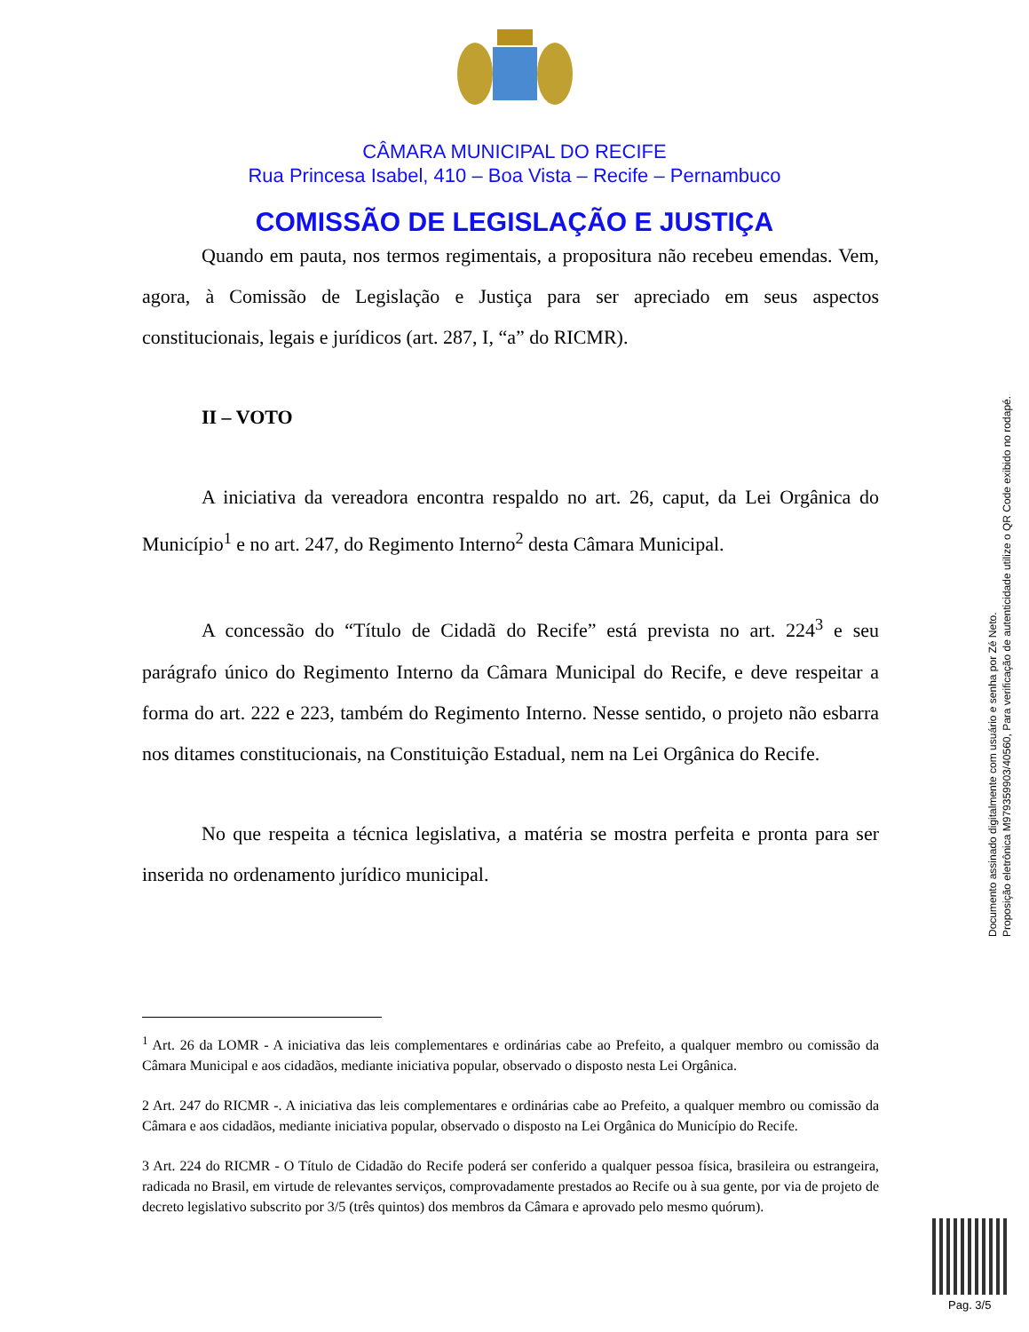CÂMARA MUNICIPAL DO RECIFE
Rua Princesa Isabel, 410 – Boa Vista – Recife – Pernambuco
COMISSÃO DE LEGISLAÇÃO E JUSTIÇA
Quando em pauta, nos termos regimentais, a propositura não recebeu emendas. Vem, agora, à Comissão de Legislação e Justiça para ser apreciado em seus aspectos constitucionais, legais e jurídicos (art. 287, I, “a” do RICMR).
II – VOTO
A iniciativa da vereadora encontra respaldo no art. 26, caput, da Lei Orgânica do Município<sup>1</sup> e no art. 247, do Regimento Interno<sup>2</sup> desta Câmara Municipal.
A concessão do “Título de Cidadã do Recife” está prevista no art. 224<sup>3</sup> e seu parágrafo único do Regimento Interno da Câmara Municipal do Recife, e deve respeitar a forma do art. 222 e 223, também do Regimento Interno. Nesse sentido, o projeto não esbarra nos ditames constitucionais, na Constituição Estadual, nem na Lei Orgânica do Recife.
No que respeita a técnica legislativa, a matéria se mostra perfeita e pronta para ser inserida no ordenamento jurídico municipal.
<sup>1</sup> Art. 26 da LOMR - A iniciativa das leis complementares e ordinárias cabe ao Prefeito, a qualquer membro ou comissão da Câmara Municipal e aos cidadãos, mediante iniciativa popular, observado o disposto nesta Lei Orgânica.
2 Art. 247 do RICMR -. A iniciativa das leis complementares e ordinárias cabe ao Prefeito, a qualquer membro ou comissão da Câmara e aos cidadãos, mediante iniciativa popular, observado o disposto na Lei Orgânica do Município do Recife.
3 Art. 224 do RICMR - O Título de Cidadão do Recife poderá ser conferido a qualquer pessoa física, brasileira ou estrangeira, radicada no Brasil, em virtude de relevantes serviços, comprovadamente prestados ao Recife ou à sua gente, por via de projeto de decreto legislativo subscrito por 3/5 (três quintos) dos membros da Câmara e aprovado pelo mesmo quórum).
Documento assinado digitalmente com usuário e senha por Zé Neto.
Proposição eletrônica M979359903/40560, Para verificação de autenticidade utilize o QR Code exibido no rodapé.
Pag. 3/5